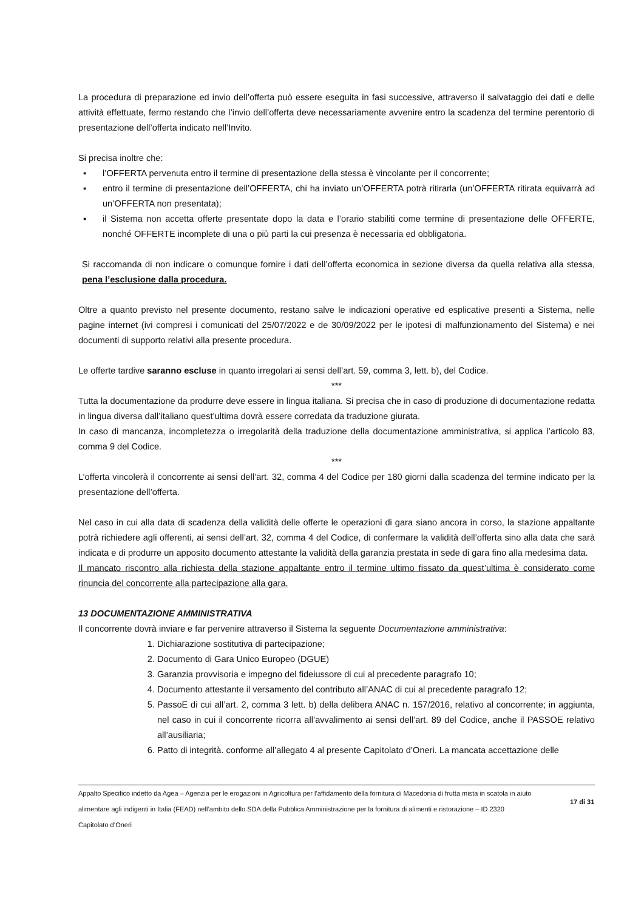La procedura di preparazione ed invio dell’offerta può essere eseguita in fasi successive, attraverso il salvataggio dei dati e delle attività effettuate, fermo restando che l’invio dell’offerta deve necessariamente avvenire entro la scadenza del termine perentorio di presentazione dell’offerta indicato nell’Invito.
Si precisa inoltre che:
▪ l’OFFERTA pervenuta entro il termine di presentazione della stessa è vincolante per il concorrente;
▪ entro il termine di presentazione dell’OFFERTA, chi ha inviato un’OFFERTA potrà ritirarla (un’OFFERTA ritirata equivarrà ad un’OFFERTA non presentata);
▪ il Sistema non accetta offerte presentate dopo la data e l’orario stabiliti come termine di presentazione delle OFFERTE, nonché OFFERTE incomplete di una o più parti la cui presenza è necessaria ed obbligatoria.
Si raccomanda di non indicare o comunque fornire i dati dell’offerta economica in sezione diversa da quella relativa alla stessa, pena l’esclusione dalla procedura.
Oltre a quanto previsto nel presente documento, restano salve le indicazioni operative ed esplicative presenti a Sistema, nelle pagine internet (ivi compresi i comunicati del 25/07/2022 e de 30/09/2022 per le ipotesi di malfunzionamento del Sistema) e nei documenti di supporto relativi alla presente procedura.
Le offerte tardive saranno escluse in quanto irregolari ai sensi dell’art. 59, comma 3, lett. b), del Codice.
***
Tutta la documentazione da produrre deve essere in lingua italiana. Si precisa che in caso di produzione di documentazione redatta in lingua diversa dall’italiano quest’ultima dovrà essere corredata da traduzione giurata.
In caso di mancanza, incompletezza o irregolarità della traduzione della documentazione amministrativa, si applica l’articolo 83, comma 9 del Codice.
***
L’offerta vincolerà il concorrente ai sensi dell’art. 32, comma 4 del Codice per 180 giorni dalla scadenza del termine indicato per la presentazione dell’offerta.
Nel caso in cui alla data di scadenza della validità delle offerte le operazioni di gara siano ancora in corso, la stazione appaltante potrà richiedere agli offerenti, ai sensi dell’art. 32, comma 4 del Codice, di confermare la validità dell’offerta sino alla data che sarà indicata e di produrre un apposito documento attestante la validità della garanzia prestata in sede di gara fino alla medesima data.
Il mancato riscontro alla richiesta della stazione appaltante entro il termine ultimo fissato da quest’ultima è considerato come rinuncia del concorrente alla partecipazione alla gara.
13 DOCUMENTAZIONE AMMINISTRATIVA
Il concorrente dovrà inviare e far pervenire attraverso il Sistema la seguente Documentazione amministrativa:
1. Dichiarazione sostitutiva di partecipazione;
2. Documento di Gara Unico Europeo (DGUE)
3. Garanzia provvisoria e impegno del fideiussore di cui al precedente paragrafo 10;
4. Documento attestante il versamento del contributo all’ANAC di cui al precedente paragrafo 12;
5. PassoE di cui all’art. 2, comma 3 lett. b) della delibera ANAC n. 157/2016, relativo al concorrente; in aggiunta, nel caso in cui il concorrente ricorra all’avvalimento ai sensi dell’art. 89 del Codice, anche il PASSOE relativo all’ausiliaria;
6. Patto di integrità. conforme all’allegato 4 al presente Capitolato d’Oneri. La mancata accettazione delle
Appalto Specifico indetto da Agea – Agenzia per le erogazioni in Agricoltura per l’affidamento della fornitura di Macedonia di frutta mista in scatola in aiuto alimentare agli indigenti in Italia (FEAD) nell’ambito dello SDA della Pubblica Amministrazione per la fornitura di alimenti e ristorazione – ID 2320
Capitolato d’Oneri
17 di 31